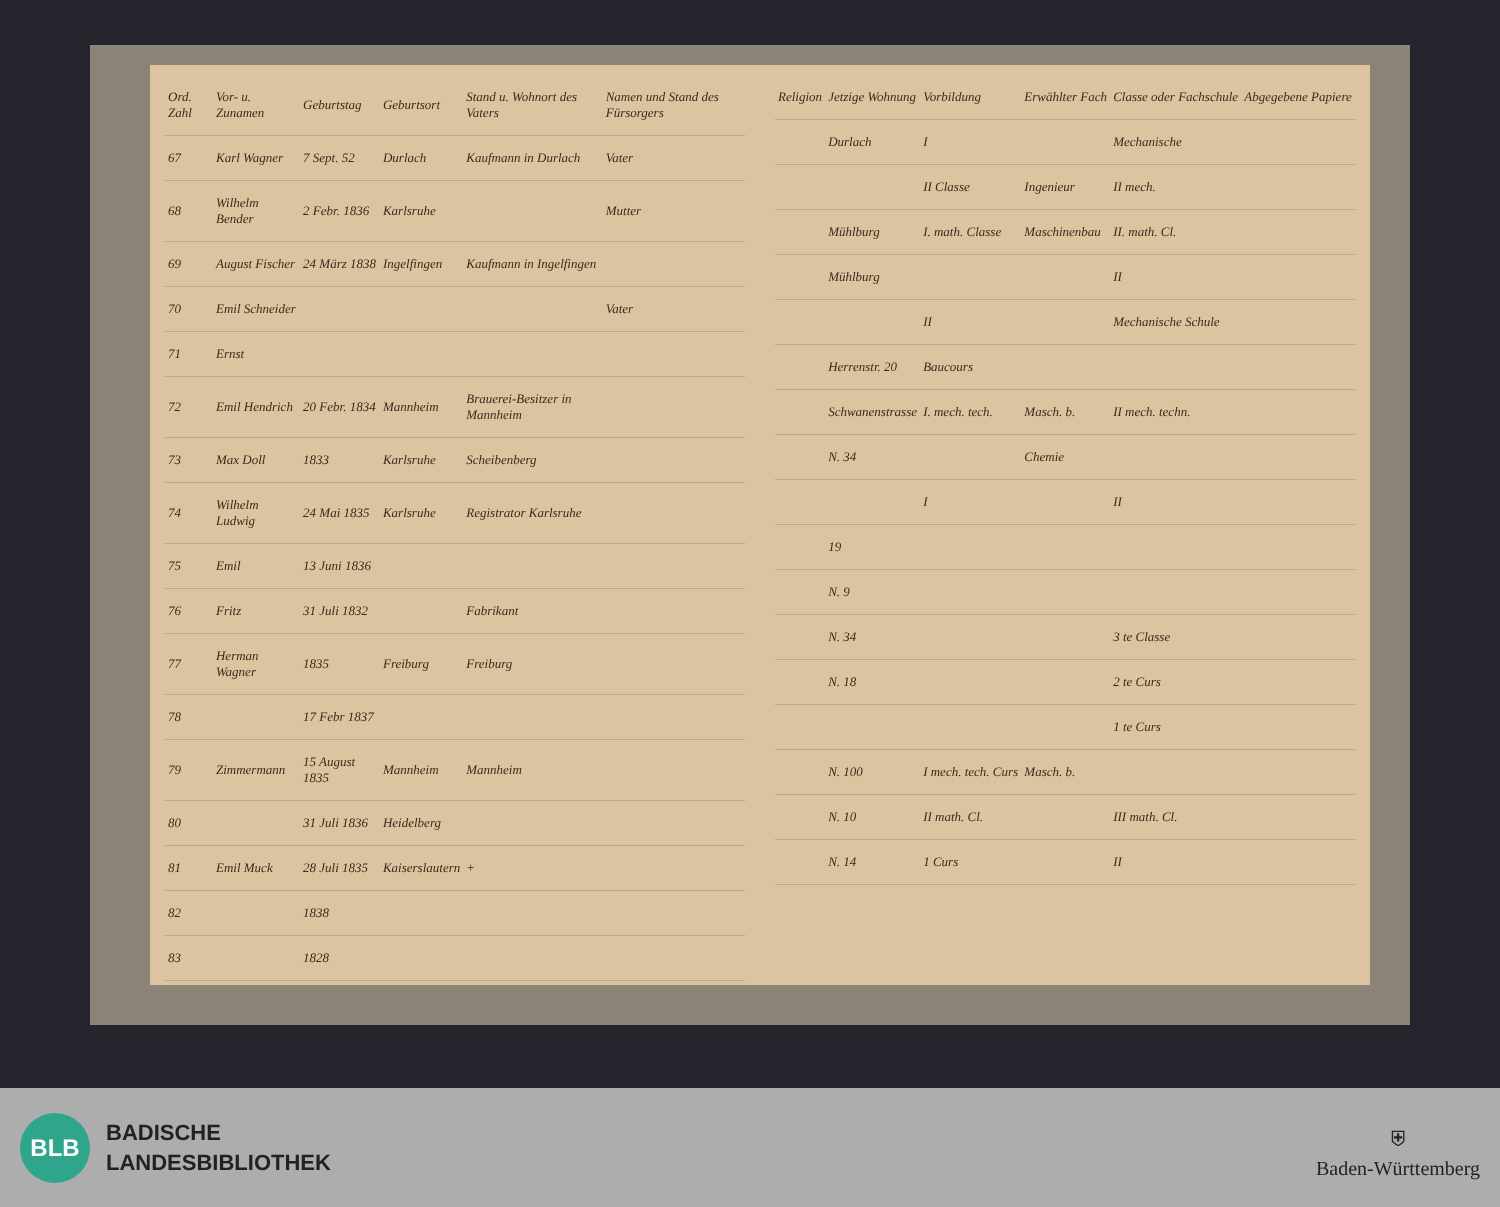| Ord. Zahl | Vor- u. Zunamen | Geburtstag | Geburtsort | Stand u. Wohnort des Vaters | Namen und Stand des Fürsorgers |
| --- | --- | --- | --- | --- | --- |
| 67 | Karl Wagner | 7 Sept. 52 | Durlach | Kaufmann in Durlach | Vater |
| 68 | Wilhelm Bender | 2 Febr. 1836 | Karlsruhe | | Mutter |
| 69 | August Fischer | 24 März 1838 | Ingelfingen | Kaufmann in Ingelfingen | |
| 70 | Emil Schneider | | | | Vater |
| 71 | Ernst | | | | |
| 72 | Emil Hendrich | 20 Febr. 1834 | Mannheim | Brauerei-Besitzer in Mannheim | |
| 73 | Max Doll | 1833 | Karlsruhe | Scheibenberg | |
| 74 | Wilhelm Ludwig | 24 Mai 1835 | Karlsruhe | Registrator Karlsruhe | |
| 75 | Emil | 13 Juni 1836 | | | |
| 76 | Fritz | 31 Juli 1832 | | Fabrikant | |
| 77 | Herman Wagner | 1835 | Freiburg | Freiburg | |
| 78 | | 17 Febr 1837 | | | |
| 79 | Zimmermann | 15 August 1835 | Mannheim | Mannheim | |
| 80 | | 31 Juli 1836 | Heidelberg | | |
| 81 | Emil Muck | 28 Juli 1835 | Kaiserslautern | + | |
| 82 | | 1838 | | | |
| 83 | | 1828 | | | |
| Religion | Jetzige Wohnung | Vorbildung | Erwählter Fach | Classe oder Fachschule | Abgegebene Papiere |
| --- | --- | --- | --- | --- | --- |
| | Durlach | I | | Mechanische | |
| | | II Classe | Ingenieur | II mech. | |
| | Mühlburg | I. math. Classe | Maschinenbau | II. math. Cl. | |
| | Mühlburg | | | II | |
| | | II | | Mechanische Schule | |
| | Herrenstr. 20 | Baucours | | | |
| | Schwanenstrasse | I. mech. tech. | Masch. b. | II mech. techn. | |
| | N. 34 | | Chemie | | |
| | | I | | II | |
| | 19 | | | | |
| | N. 9 | | | | |
| | N. 34 | | | 3 te Classe | |
| | N. 18 | | | 2 te Curs | |
| | | | | 1 te Curs | |
| | N. 100 | I mech. tech. Curs | Masch. b. | | |
| | N. 10 | II math. Cl. | | III math. Cl. | |
| | N. 14 | 1 Curs | | II | |
BLB
BADISCHE
LANDESBIBLIOTHEK
⛨
Baden-Württemberg